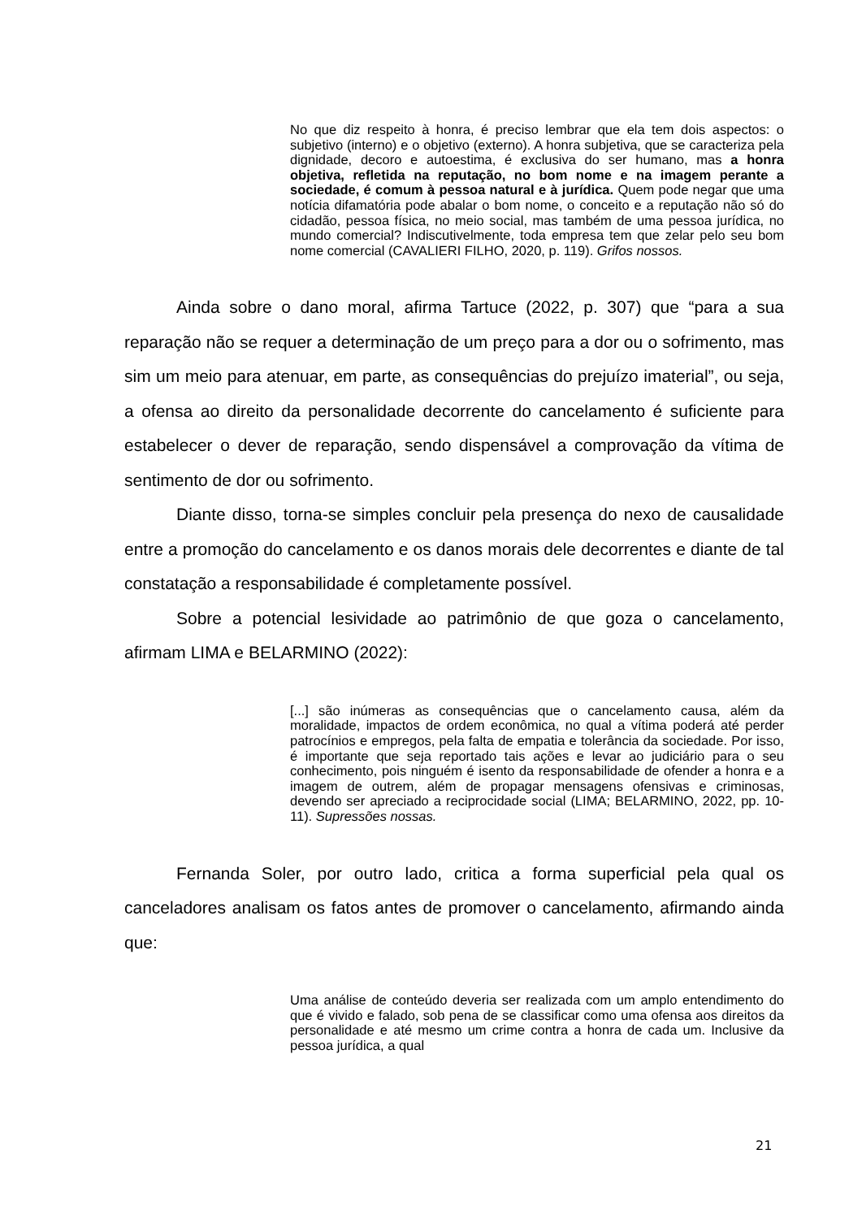No que diz respeito à honra, é preciso lembrar que ela tem dois aspectos: o subjetivo (interno) e o objetivo (externo). A honra subjetiva, que se caracteriza pela dignidade, decoro e autoestima, é exclusiva do ser humano, mas a honra objetiva, refletida na reputação, no bom nome e na imagem perante a sociedade, é comum à pessoa natural e à jurídica. Quem pode negar que uma notícia difamatória pode abalar o bom nome, o conceito e a reputação não só do cidadão, pessoa física, no meio social, mas também de uma pessoa jurídica, no mundo comercial? Indiscutivelmente, toda empresa tem que zelar pelo seu bom nome comercial (CAVALIERI FILHO, 2020, p. 119). Grifos nossos.
Ainda sobre o dano moral, afirma Tartuce (2022, p. 307) que “para a sua reparação não se requer a determinação de um preço para a dor ou o sofrimento, mas sim um meio para atenuar, em parte, as consequências do prejuízo imaterial”, ou seja, a ofensa ao direito da personalidade decorrente do cancelamento é suficiente para estabelecer o dever de reparação, sendo dispensável a comprovação da vítima de sentimento de dor ou sofrimento.
Diante disso, torna-se simples concluir pela presença do nexo de causalidade entre a promoção do cancelamento e os danos morais dele decorrentes e diante de tal constatação a responsabilidade é completamente possível.
Sobre a potencial lesividade ao patrimônio de que goza o cancelamento, afirmam LIMA e BELARMINO (2022):
[...] são inúmeras as consequências que o cancelamento causa, além da moralidade, impactos de ordem econômica, no qual a vítima poderá até perder patrocínios e empregos, pela falta de empatia e tolerância da sociedade. Por isso, é importante que seja reportado tais ações e levar ao judiciário para o seu conhecimento, pois ninguém é isento da responsabilidade de ofender a honra e a imagem de outrem, além de propagar mensagens ofensivas e criminosas, devendo ser apreciado a reciprocidade social (LIMA; BELARMINO, 2022, pp. 10-11). Supressões nossas.
Fernanda Soler, por outro lado, critica a forma superficial pela qual os canceladores analisam os fatos antes de promover o cancelamento, afirmando ainda que:
Uma análise de conteúdo deveria ser realizada com um amplo entendimento do que é vivido e falado, sob pena de se classificar como uma ofensa aos direitos da personalidade e até mesmo um crime contra a honra de cada um. Inclusive da pessoa jurídica, a qual
21